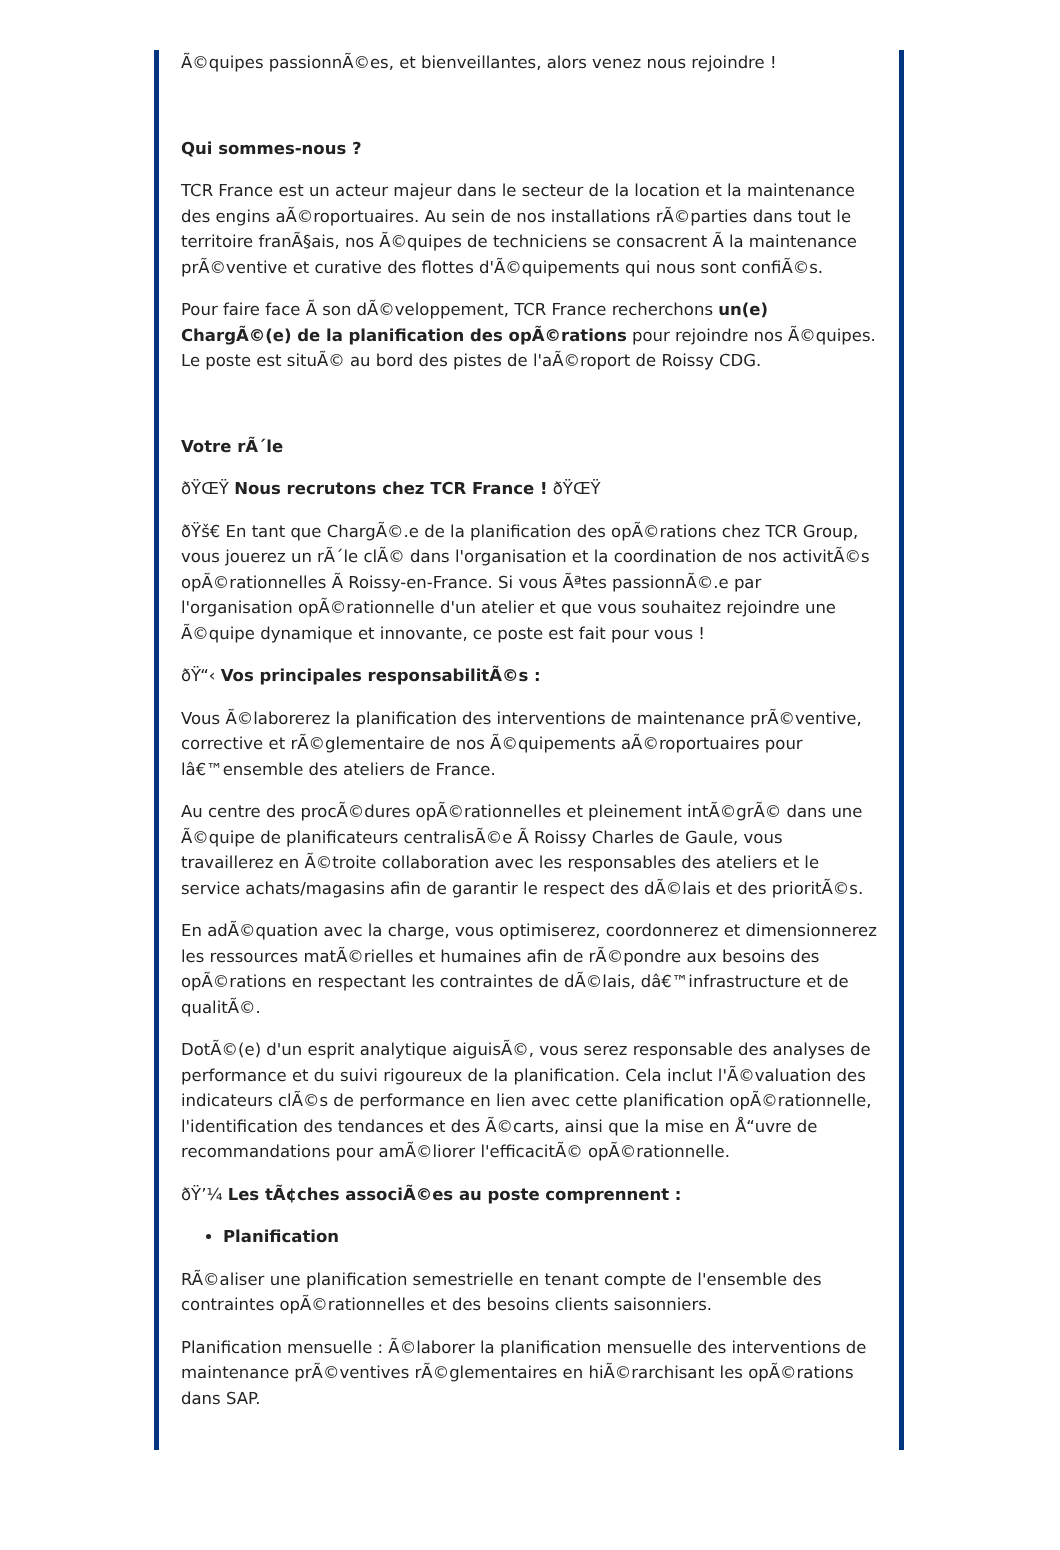Ã©quipes passionnÃ©es, et bienveillantes, alors venez nous rejoindre !
Qui sommes-nous ?
TCR France est un acteur majeur dans le secteur de la location et la maintenance des engins aÃ©roportuaires. Au sein de nos installations rÃ©parties dans tout le territoire franÃ§ais, nos Ã©quipes de techniciens se consacrent Ã la maintenance prÃ©ventive et curative des flottes d'Ã©quipements qui nous sont confiÃ©s.
Pour faire face Ã son dÃ©veloppement, TCR France recherchons un(e) ChargÃ©(e) de la planification des opÃ©rations pour rejoindre nos Ã©quipes. Le poste est situÃ© au bord des pistes de l'aÃ©roport de Roissy CDG.
Votre rÃ´le
ðŸŒŸ Nous recrutons chez TCR France ! ðŸŒŸ
ðŸš€ En tant que ChargÃ©.e de la planification des opÃ©rations chez TCR Group, vous jouerez un rÃ´le clÃ© dans l'organisation et la coordination de nos activitÃ©s opÃ©rationnelles Ã Roissy-en-France. Si vous Ãªtes passionnÃ©.e par l'organisation opÃ©rationnelle d'un atelier et que vous souhaitez rejoindre une Ã©quipe dynamique et innovante, ce poste est fait pour vous !
ðŸ“‹ Vos principales responsabilitÃ©s :
Vous Ã©laborerez la planification des interventions de maintenance prÃ©ventive, corrective et rÃ©glementaire de nos Ã©quipements aÃ©roportuaires pour lâ€™ensemble des ateliers de France.
Au centre des procÃ©dures opÃ©rationnelles et pleinement intÃ©grÃ© dans une Ã©quipe de planificateurs centralisÃ©e Ã Roissy Charles de Gaule, vous travaillerez en Ã©troite collaboration avec les responsables des ateliers et le service achats/magasins afin de garantir le respect des dÃ©lais et des prioritÃ©s.
En adÃ©quation avec la charge, vous optimiserez, coordonnerez et dimensionnerez les ressources matÃ©rielles et humaines afin de rÃ©pondre aux besoins des opÃ©rations en respectant les contraintes de dÃ©lais, dâ€™infrastructure et de qualitÃ©.
DotÃ©(e) d'un esprit analytique aiguisÃ©, vous serez responsable des analyses de performance et du suivi rigoureux de la planification. Cela inclut l'Ã©valuation des indicateurs clÃ©s de performance en lien avec cette planification opÃ©rationnelle, l'identification des tendances et des Ã©carts, ainsi que la mise en Å“uvre de recommandations pour amÃ©liorer l'efficacitÃ© opÃ©rationnelle.
ðŸ’¼ Les tÃ¢ches associÃ©es au poste comprennent :
Planification
RÃ©aliser une planification semestrielle en tenant compte de l'ensemble des contraintes opÃ©rationnelles et des besoins clients saisonniers.
Planification mensuelle : Ã©laborer la planification mensuelle des interventions de maintenance prÃ©ventives rÃ©glementaires en hiÃ©rarchisant les opÃ©rations dans SAP.